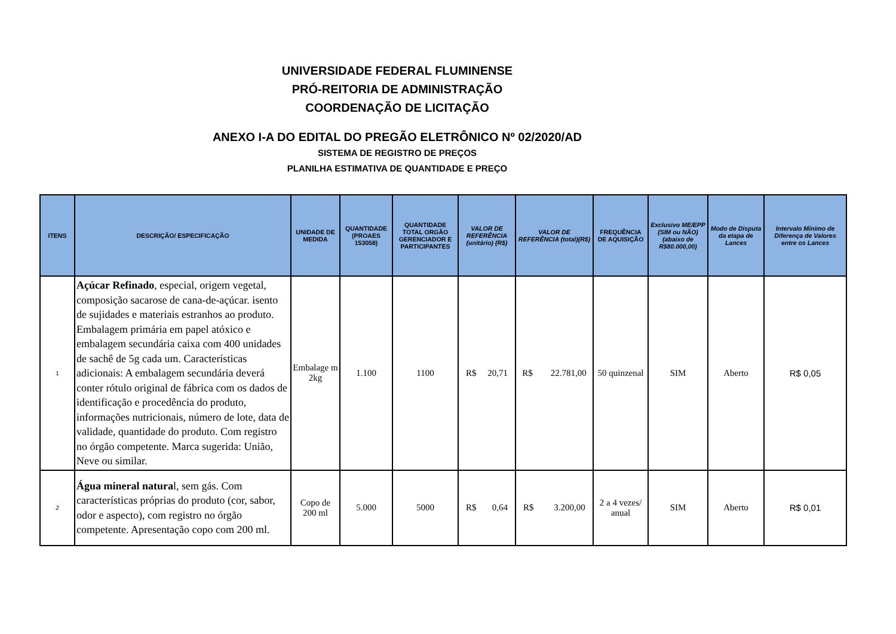UNIVERSIDADE FEDERAL FLUMINENSE
PRÓ-REITORIA DE ADMINISTRAÇÃO
COORDENAÇÃO DE LICITAÇÃO
ANEXO I-A DO EDITAL DO PREGÃO ELETRÔNICO Nº 02/2020/AD
SISTEMA DE REGISTRO DE PREÇOS
PLANILHA ESTIMATIVA DE QUANTIDADE E PREÇO
| ITENS | DESCRIÇÃO/ ESPECIFICAÇÃO | UNIDADE DE MEDIDA | QUANTIDADE (PROAES 153058) | QUANTIDADE TOTAL ORGÃO GERENCIADOR E PARTICIPANTES | VALOR DE REFERÊNCIA (unitário) (R$) | VALOR DE REFERÊNCIA (total)(R$) | FREQUÊNCIA DE AQUISIÇÃO | Exclusivo ME/EPP (SIM ou NÃO) (abaixo de R$80.000,00) | Modo de Disputa da etapa de Lances | Intervalo Mínimo de Diferença de Valores entre os Lances |
| --- | --- | --- | --- | --- | --- | --- | --- | --- | --- | --- |
| 1 | Açúcar Refinado , especial, origem vegetal, composição sacarose de cana-de-açúcar. isento de sujidades e materiais estranhos ao produto. Embalagem primária em papel atóxico e embalagem secundária caixa com 400 unidades de sachê de 5g cada um. Características adicionais: A embalagem secundária deverá conter rótulo original de fábrica com os dados de identificação e procedência do produto, informações nutricionais, número de lote, data de validade, quantidade do produto. Com registro no órgão competente. Marca sugerida: União, Neve ou similar. | Embalage m 2kg | 1.100 | 1100 | R$ 20,71 | R$ 22.781,00 | 50 quinzenal | SIM | Aberto | R$ 0,05 |
| 2 | Água mineral natura l, sem gás. Com características próprias do produto (cor, sabor, odor e aspecto), com registro no órgão competente. Apresentação copo com 200 ml. | Copo de 200 ml | 5.000 | 5000 | R$ 0,64 | R$ 3.200,00 | 2 a 4 vezes/ anual | SIM | Aberto | R$ 0,01 |